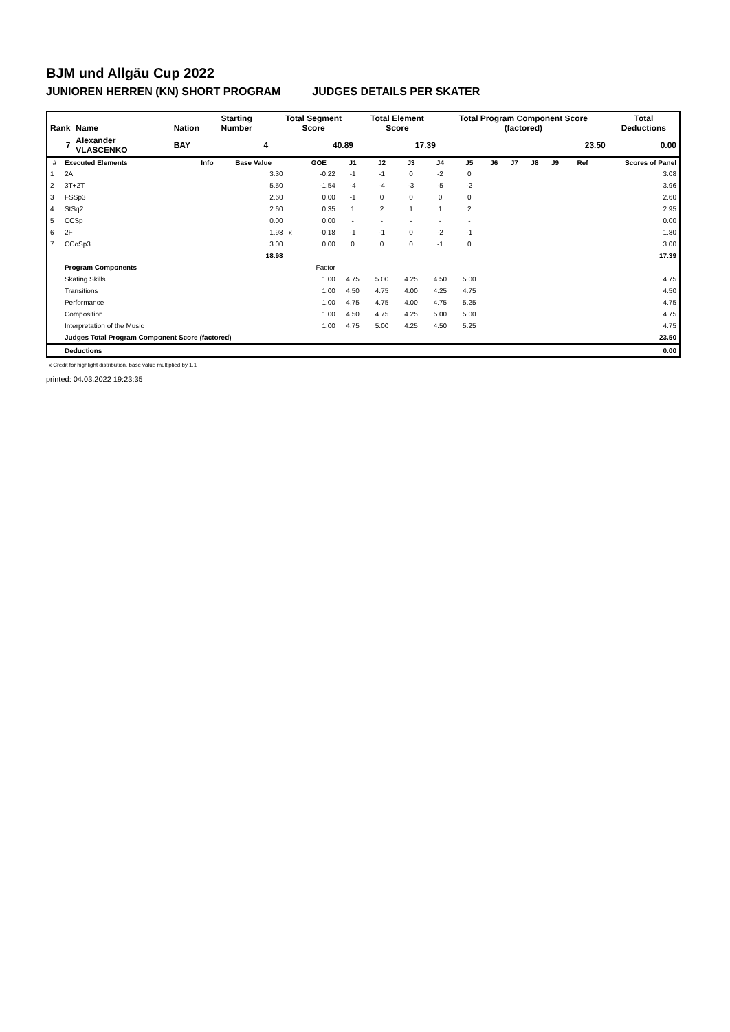BJM und Allgäu Cup 2022
JUNIOREN HERREN (KN) SHORT PROGRAM JUDGES DETAILS PER SKATER
| Rank | Name | Nation | Starting Number | Total Segment Score | Total Element Score | Total Program Component Score (factored) | Total Deductions |
| --- | --- | --- | --- | --- | --- | --- | --- |
| 7 | Alexander VLASCENKO | BAY | 4 | 40.89 | 17.39 | 23.50 | 0.00 |
| # | Executed Elements | Info | Base Value | | GOE | J1 | J2 | J3 | J4 | J5 | J6 | J7 | J8 | J9 | Ref | Scores of Panel |
| --- | --- | --- | --- | --- | --- | --- | --- | --- | --- | --- | --- | --- | --- | --- | --- | --- |
| 1 | 2A | | 3.30 | | -0.22 | -1 | -1 | 0 | -2 | 0 | | | | | | 3.08 |
| 2 | 3T+2T | | 5.50 | | -1.54 | -4 | -4 | -3 | -5 | -2 | | | | | | 3.96 |
| 3 | FSSp3 | | 2.60 | | 0.00 | -1 | 0 | 0 | 0 | 0 | | | | | | 2.60 |
| 4 | StSq2 | | 2.60 | | 0.35 | 1 | 2 | 1 | 1 | 2 | | | | | | 2.95 |
| 5 | CCSp | | 0.00 | | 0.00 | - | - | - | - | - | | | | | | 0.00 |
| 6 | 2F | | 1.98 | x | -0.18 | -1 | -1 | 0 | -2 | -1 | | | | | | 1.80 |
| 7 | CCoSp3 | | 3.00 | | 0.00 | 0 | 0 | 0 | -1 | 0 | | | | | | 3.00 |
| | | | 18.98 | | | | | | | | | | | | | 17.39 |
| | Program Components | | | | Factor | | | | | | | | | | | |
| | Skating Skills | | | | 1.00 | 4.75 | 5.00 | 4.25 | 4.50 | 5.00 | | | | | | 4.75 |
| | Transitions | | | | 1.00 | 4.50 | 4.75 | 4.00 | 4.25 | 4.75 | | | | | | 4.50 |
| | Performance | | | | 1.00 | 4.75 | 4.75 | 4.00 | 4.75 | 5.25 | | | | | | 4.75 |
| | Composition | | | | 1.00 | 4.50 | 4.75 | 4.25 | 5.00 | 5.00 | | | | | | 4.75 |
| | Interpretation of the Music | | | | 1.00 | 4.75 | 5.00 | 4.25 | 4.50 | 5.25 | | | | | | 4.75 |
| | Judges Total Program Component Score (factored) | | | | | | | | | | | | | | | 23.50 |
| | Deductions | | | | | | | | | | | | | | | 0.00 |
x Credit for highlight distribution, base value multiplied by 1.1
printed: 04.03.2022 19:23:35